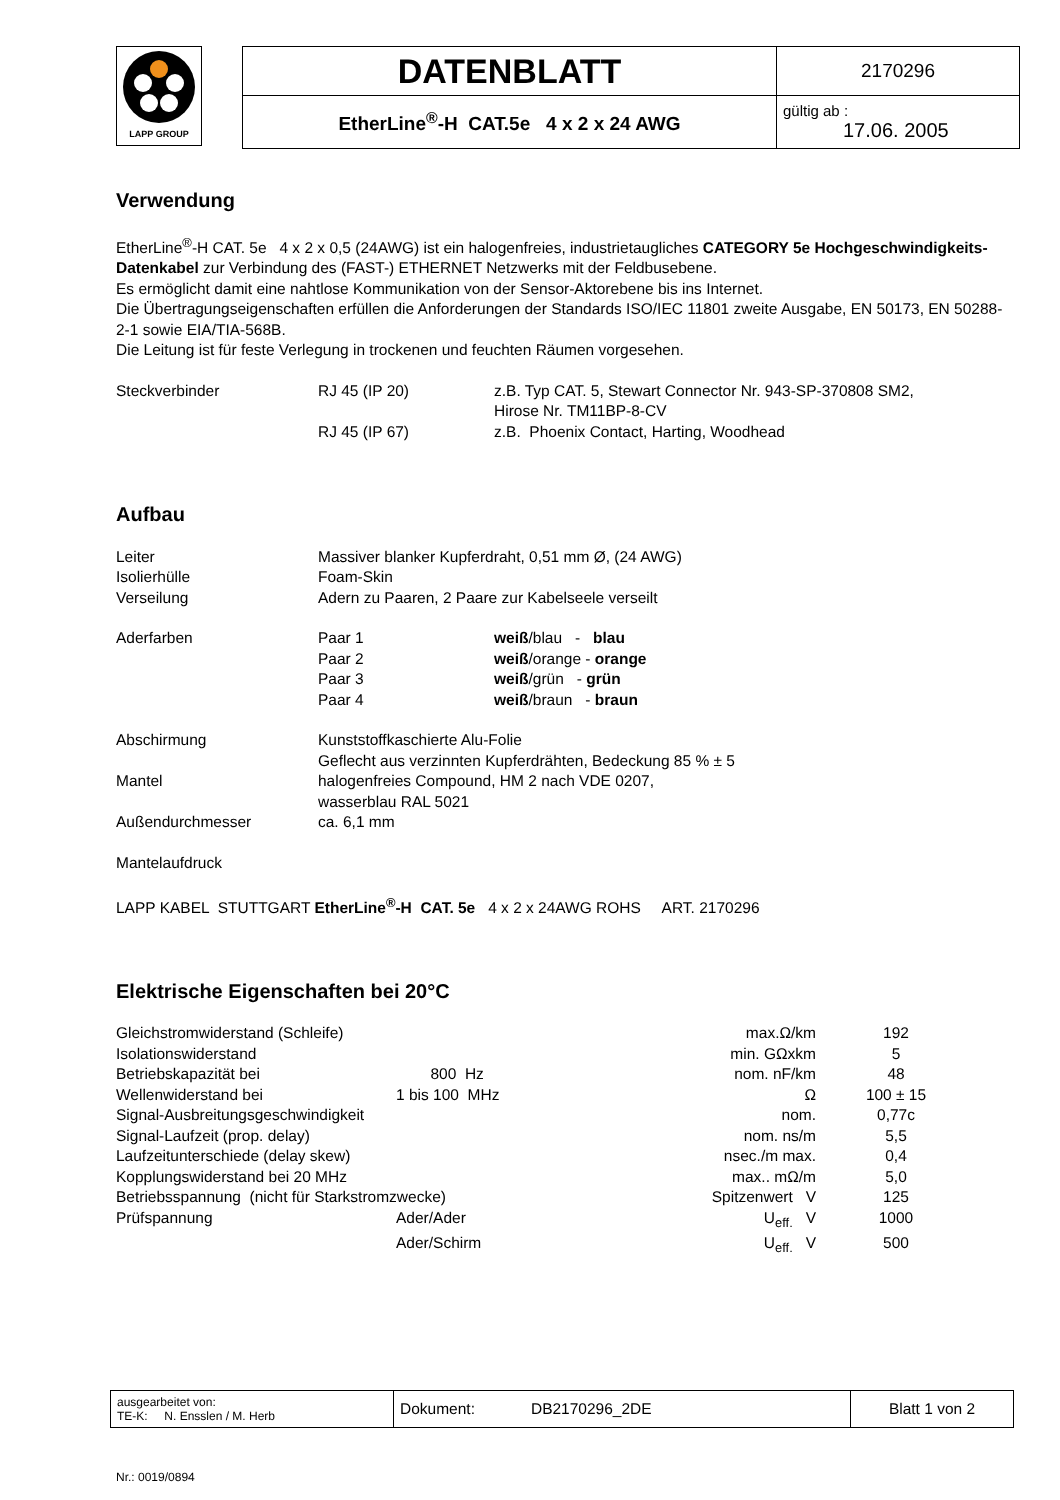LAPP GROUP
| DATENBLATT | 2170296 |
| EtherLine<sup>®</sup>-H CAT.5e 4 x 2 x 24 AWG | gültig ab : 17.06. 2005 |
Verwendung
EtherLine<sup>®</sup>-H CAT. 5e 4 x 2 x 0,5 (24AWG) ist ein halogenfreies, industrietaugliches CATEGORY 5e Hochgeschwindigkeits-Datenkabel zur Verbindung des (FAST-) ETHERNET Netzwerks mit der Feldbusebene.
Es ermöglicht damit eine nahtlose Kommunikation von der Sensor-Aktorebene bis ins Internet.
Die Übertragungseigenschaften erfüllen die Anforderungen der Standards ISO/IEC 11801 zweite Ausgabe, EN 50173, EN 50288-2-1 sowie EIA/TIA-568B.
Die Leitung ist für feste Verlegung in trockenen und feuchten Räumen vorgesehen.
| Steckverbinder | RJ 45 (IP 20) | z.B. Typ CAT. 5, Stewart Connector Nr. 943-SP-370808 SM2, Hirose Nr. TM11BP-8-CV |
| | RJ 45 (IP 67) | z.B. Phoenix Contact, Harting, Woodhead |
Aufbau
| Leiter | Massiver blanker Kupferdraht, 0,51 mm Ø, (24 AWG) | |
| Isolierhülle | Foam-Skin | |
| Verseilung | Adern zu Paaren, 2 Paare zur Kabelseele verseilt | |
| Aderfarben | Paar 1 | weiß /blau - blau |
| | Paar 2 | weiß /orange - orange |
| | Paar 3 | weiß /grün - grün |
| | Paar 4 | weiß /braun - braun |
| Abschirmung | Kunststoffkaschierte Alu-Folie Geflecht aus verzinnten Kupferdrähten, Bedeckung 85 % ± 5 | |
| Mantel | halogenfreies Compound, HM 2 nach VDE 0207, wasserblau RAL 5021 | |
| Außendurchmesser | ca. 6,1 mm | |
Mantelaufdruck
LAPP KABEL STUTTGART EtherLine<sup>®</sup>-H CAT. 5e 4 x 2 x 24AWG ROHS ART. 2170296
Elektrische Eigenschaften bei 20°C
| Gleichstromwiderstand (Schleife) | | max.Ω/km | 192 |
| Isolationswiderstand | | min. GΩxkm | 5 |
| Betriebskapazität bei | 800 Hz | nom. nF/km | 48 |
| Wellenwiderstand bei | 1 bis 100 MHz | Ω | 100 ± 15 |
| Signal-Ausbreitungsgeschwindigkeit | | nom. | 0,77c |
| Signal-Laufzeit (prop. delay) | | nom. ns/m | 5,5 |
| Laufzeitunterschiede (delay skew) | | nsec./m max. | 0,4 |
| Kopplungswiderstand bei 20 MHz | | max.. mΩ/m | 5,0 |
| Betriebsspannung (nicht für Starkstromzwecke) | | Spitzenwert V | 125 |
| Prüfspannung | Ader/Ader | U<sub>eff.</sub> V | 1000 |
| | Ader/Schirm | U<sub>eff.</sub> V | 500 |
| ausgearbeitet von: TE-K: N. Ensslen / M. Herb | Dokument: DB2170296_2DE | Blatt 1 von 2 |
Nr.: 0019/0894